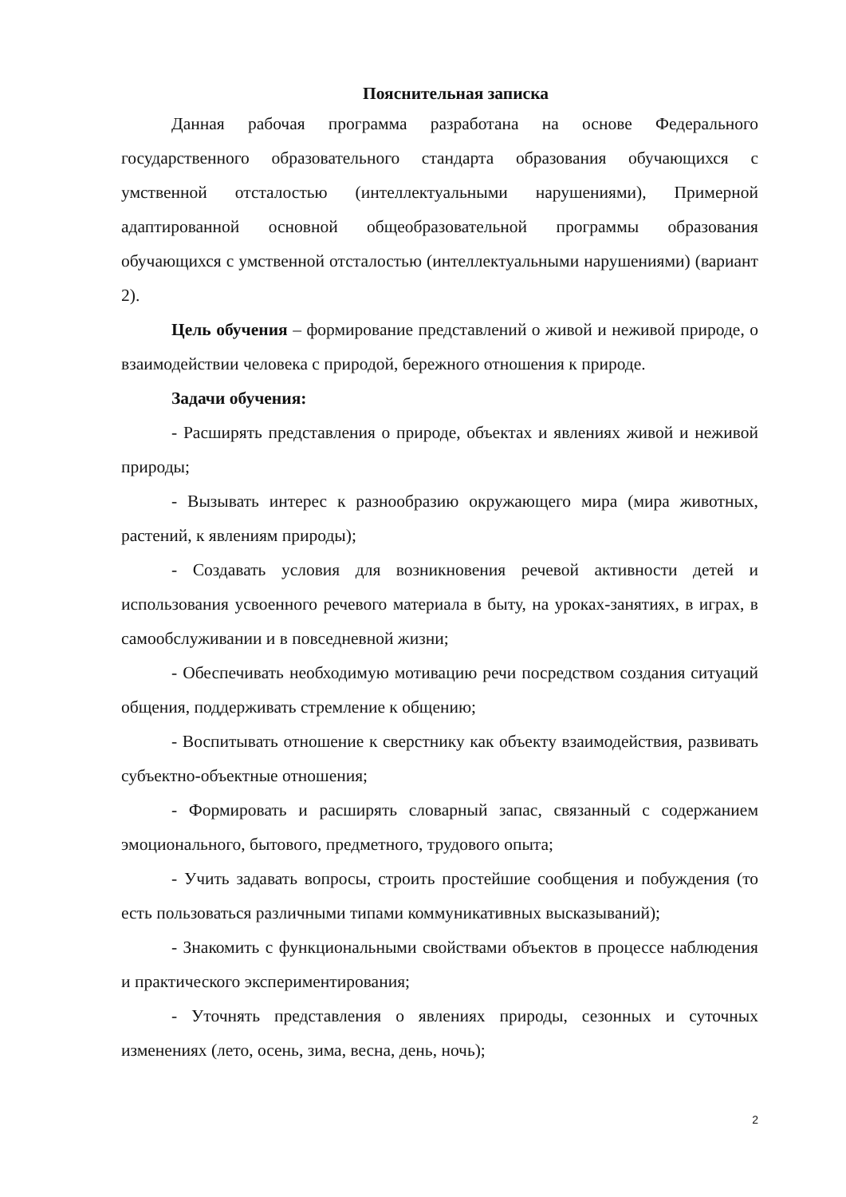Пояснительная записка
Данная рабочая программа разработана на основе Федерального государственного образовательного стандарта образования обучающихся с умственной отсталостью (интеллектуальными нарушениями), Примерной адаптированной основной общеобразовательной программы образования обучающихся с умственной отсталостью (интеллектуальными нарушениями) (вариант 2).
Цель обучения – формирование представлений о живой и неживой природе, о взаимодействии человека с природой, бережного отношения к природе.
Задачи обучения:
- Расширять представления о природе, объектах и явлениях живой и неживой природы;
- Вызывать интерес к разнообразию окружающего мира (мира животных, растений, к явлениям природы);
- Создавать условия для возникновения речевой активности детей и использования усвоенного речевого материала в быту, на уроках-занятиях, в играх, в самообслуживании и в повседневной жизни;
- Обеспечивать необходимую мотивацию речи посредством создания ситуаций общения, поддерживать стремление к общению;
- Воспитывать отношение к сверстнику как объекту взаимодействия, развивать субъектно-объектные отношения;
- Формировать и расширять словарный запас, связанный с содержанием эмоционального, бытового, предметного, трудового опыта;
- Учить задавать вопросы, строить простейшие сообщения и побуждения (то есть пользоваться различными типами коммуникативных высказываний);
- Знакомить с функциональными свойствами объектов в процессе наблюдения и практического экспериментирования;
- Уточнять представления о явлениях природы, сезонных и суточных изменениях (лето, осень, зима, весна, день, ночь);
2